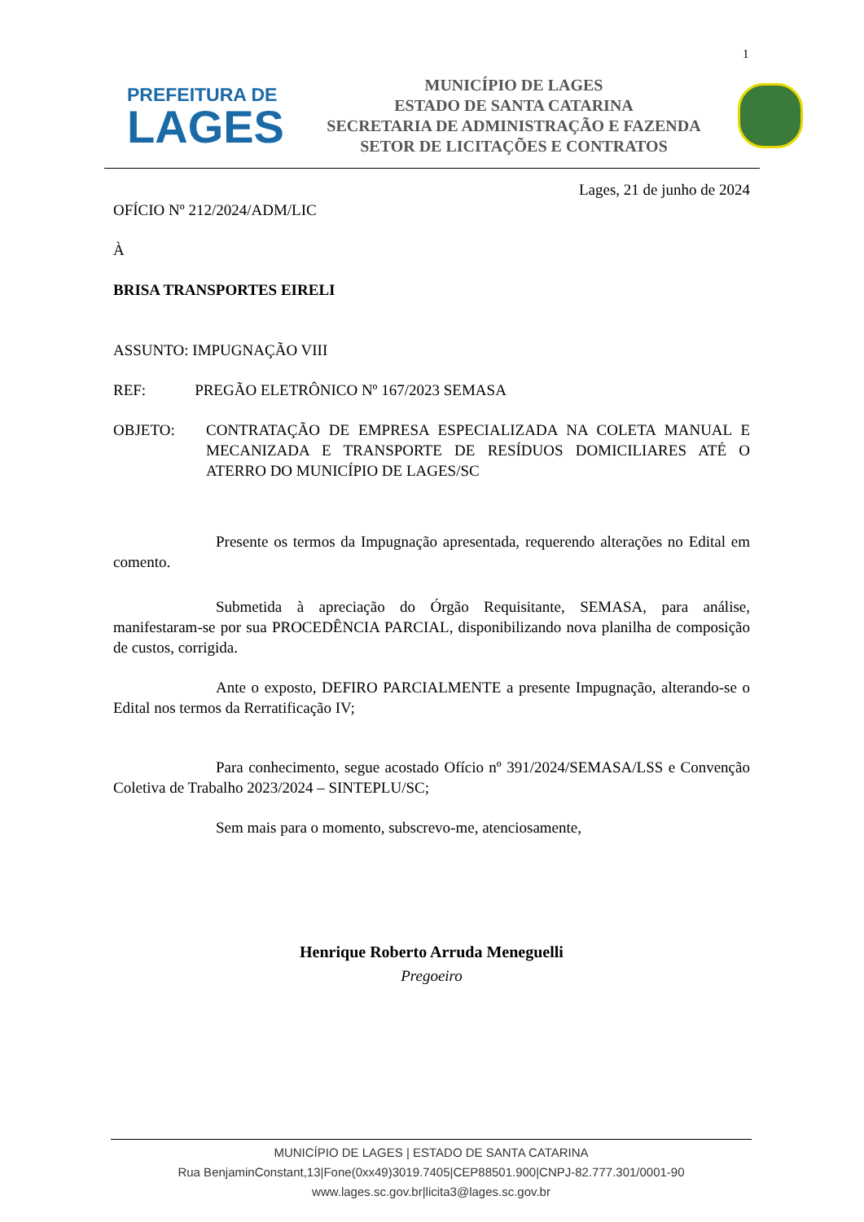1
PREFEITURA DE
LAGES
MUNICÍPIO DE LAGES
ESTADO DE SANTA CATARINA
SECRETARIA DE ADMINISTRAÇÃO E FAZENDA
SETOR DE LICITAÇÕES E CONTRATOS
Lages, 21 de junho de 2024
OFÍCIO Nº 212/2024/ADM/LIC
À
BRISA TRANSPORTES EIRELI
ASSUNTO: IMPUGNAÇÃO VIII
REF: PREGÃO ELETRÔNICO Nº 167/2023 SEMASA
OBJETO: CONTRATAÇÃO DE EMPRESA ESPECIALIZADA NA COLETA MANUAL E MECANIZADA E TRANSPORTE DE RESÍDUOS DOMICILIARES ATÉ O ATERRO DO MUNICÍPIO DE LAGES/SC
Presente os termos da Impugnação apresentada, requerendo alterações no Edital em comento.
Submetida à apreciação do Órgão Requisitante, SEMASA, para análise, manifestaram-se por sua PROCEDÊNCIA PARCIAL, disponibilizando nova planilha de composição de custos, corrigida.
Ante o exposto, DEFIRO PARCIALMENTE a presente Impugnação, alterando-se o Edital nos termos da Rerratificação IV;
Para conhecimento, segue acostado Ofício nº 391/2024/SEMASA/LSS e Convenção Coletiva de Trabalho 2023/2024 – SINTEPLU/SC;
Sem mais para o momento, subscrevo-me, atenciosamente,
Henrique Roberto Arruda Meneguelli
Pregoeiro
MUNICÍPIO DE LAGES | ESTADO DE SANTA CATARINA
Rua BenjaminConstant,13|Fone(0xx49)3019.7405|CEP88501.900|CNPJ-82.777.301/0001-90
www.lages.sc.gov.br|licita3@lages.sc.gov.br